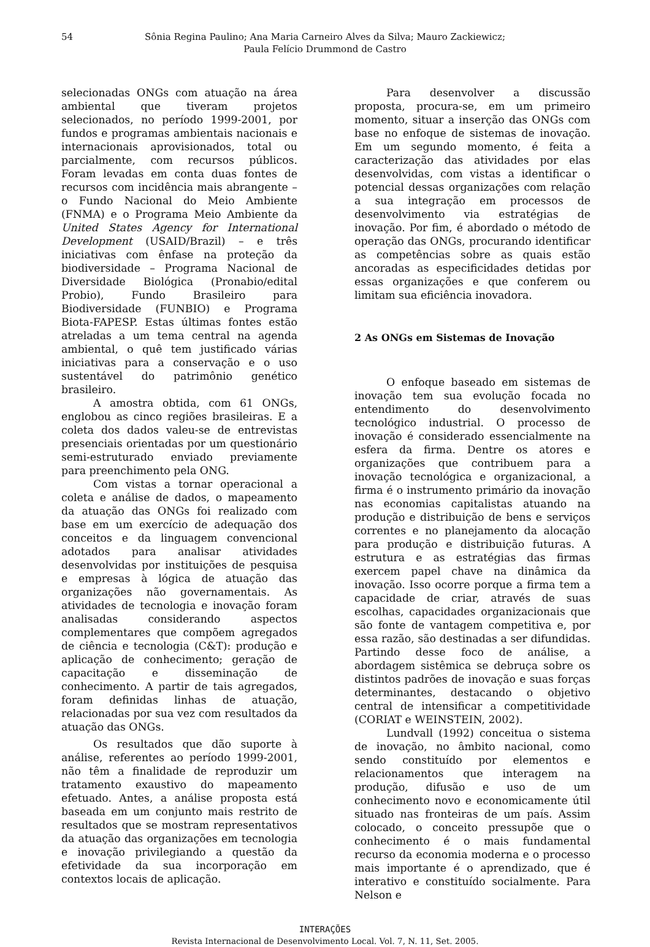54 Sônia Regina Paulino; Ana Maria Carneiro Alves da Silva; Mauro Zackiewicz;
Paula Felício Drummond de Castro
selecionadas ONGs com atuação na área ambiental que tiveram projetos selecionados, no período 1999-2001, por fundos e programas ambientais nacionais e internacionais aprovisionados, total ou parcialmente, com recursos públicos. Foram levadas em conta duas fontes de recursos com incidência mais abrangente – o Fundo Nacional do Meio Ambiente (FNMA) e o Programa Meio Ambiente da United States Agency for International Development (USAID/Brazil) – e três iniciativas com ênfase na proteção da biodiversidade – Programa Nacional de Diversidade Biológica (Pronabio/edital Probio), Fundo Brasileiro para Biodiversidade (FUNBIO) e Programa Biota-FAPESP. Estas últimas fontes estão atreladas a um tema central na agenda ambiental, o quê tem justificado várias iniciativas para a conservação e o uso sustentável do patrimônio genético brasileiro.
A amostra obtida, com 61 ONGs, englobou as cinco regiões brasileiras. E a coleta dos dados valeu-se de entrevistas presenciais orientadas por um questionário semi-estruturado enviado previamente para preenchimento pela ONG.
Com vistas a tornar operacional a coleta e análise de dados, o mapeamento da atuação das ONGs foi realizado com base em um exercício de adequação dos conceitos e da linguagem convencional adotados para analisar atividades desenvolvidas por instituições de pesquisa e empresas à lógica de atuação das organizações não governamentais. As atividades de tecnologia e inovação foram analisadas considerando aspectos complementares que compõem agregados de ciência e tecnologia (C&T): produção e aplicação de conhecimento; geração de capacitação e disseminação de conhecimento. A partir de tais agregados, foram definidas linhas de atuação, relacionadas por sua vez com resultados da atuação das ONGs.
Os resultados que dão suporte à análise, referentes ao período 1999-2001, não têm a finalidade de reproduzir um tratamento exaustivo do mapeamento efetuado. Antes, a análise proposta está baseada em um conjunto mais restrito de resultados que se mostram representativos da atuação das organizações em tecnologia e inovação privilegiando a questão da efetividade da sua incorporação em contextos locais de aplicação.
Para desenvolver a discussão proposta, procura-se, em um primeiro momento, situar a inserção das ONGs com base no enfoque de sistemas de inovação. Em um segundo momento, é feita a caracterização das atividades por elas desenvolvidas, com vistas a identificar o potencial dessas organizações com relação a sua integração em processos de desenvolvimento via estratégias de inovação. Por fim, é abordado o método de operação das ONGs, procurando identificar as competências sobre as quais estão ancoradas as especificidades detidas por essas organizações e que conferem ou limitam sua eficiência inovadora.
2 As ONGs em Sistemas de Inovação
O enfoque baseado em sistemas de inovação tem sua evolução focada no entendimento do desenvolvimento tecnológico industrial. O processo de inovação é considerado essencialmente na esfera da firma. Dentre os atores e organizações que contribuem para a inovação tecnológica e organizacional, a firma é o instrumento primário da inovação nas economias capitalistas atuando na produção e distribuição de bens e serviços correntes e no planejamento da alocação para produção e distribuição futuras. A estrutura e as estratégias das firmas exercem papel chave na dinâmica da inovação. Isso ocorre porque a firma tem a capacidade de criar, através de suas escolhas, capacidades organizacionais que são fonte de vantagem competitiva e, por essa razão, são destinadas a ser difundidas. Partindo desse foco de análise, a abordagem sistêmica se debruça sobre os distintos padrões de inovação e suas forças determinantes, destacando o objetivo central de intensificar a competitividade (CORIAT e WEINSTEIN, 2002).
Lundvall (1992) conceitua o sistema de inovação, no âmbito nacional, como sendo constituído por elementos e relacionamentos que interagem na produção, difusão e uso de um conhecimento novo e economicamente útil situado nas fronteiras de um país. Assim colocado, o conceito pressupõe que o conhecimento é o mais fundamental recurso da economia moderna e o processo mais importante é o aprendizado, que é interativo e constituído socialmente. Para Nelson e
INTERAÇÕES
Revista Internacional de Desenvolvimento Local. Vol. 7, N. 11, Set. 2005.